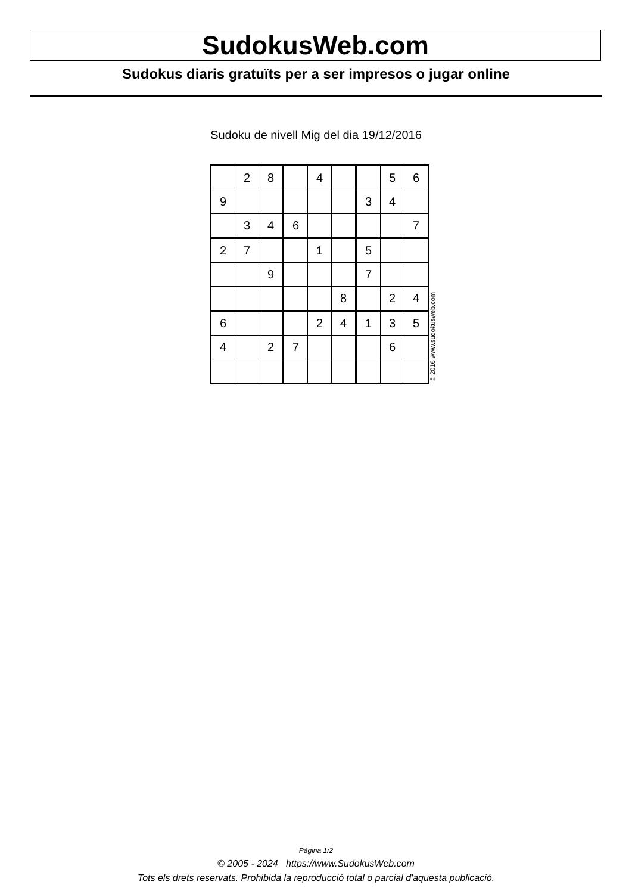SudokusWeb.com
Sudokus diaris gratuïts per a ser impresos o jugar online
Sudoku de nivell Mig del dia 19/12/2016
| | 2 | 8 | | 4 | | | 5 | 6 |
| 9 | | | | | | 3 | 4 | |
| | 3 | 4 | 6 | | | | | 7 |
| 2 | 7 | | | 1 | | 5 | | |
| | | 9 | | | | 7 | | |
| | | | | | 8 | | 2 | 4 |
| 6 | | | | 2 | 4 | 1 | 3 | 5 |
| 4 | | 2 | 7 | | | | 6 | |
© 2016 www.sudokusweb.com
Pàgina 1/2
© 2005 - 2024 https://www.SudokusWeb.com
Tots els drets reservats. Prohibida la reproducció total o parcial d'aquesta publicació.